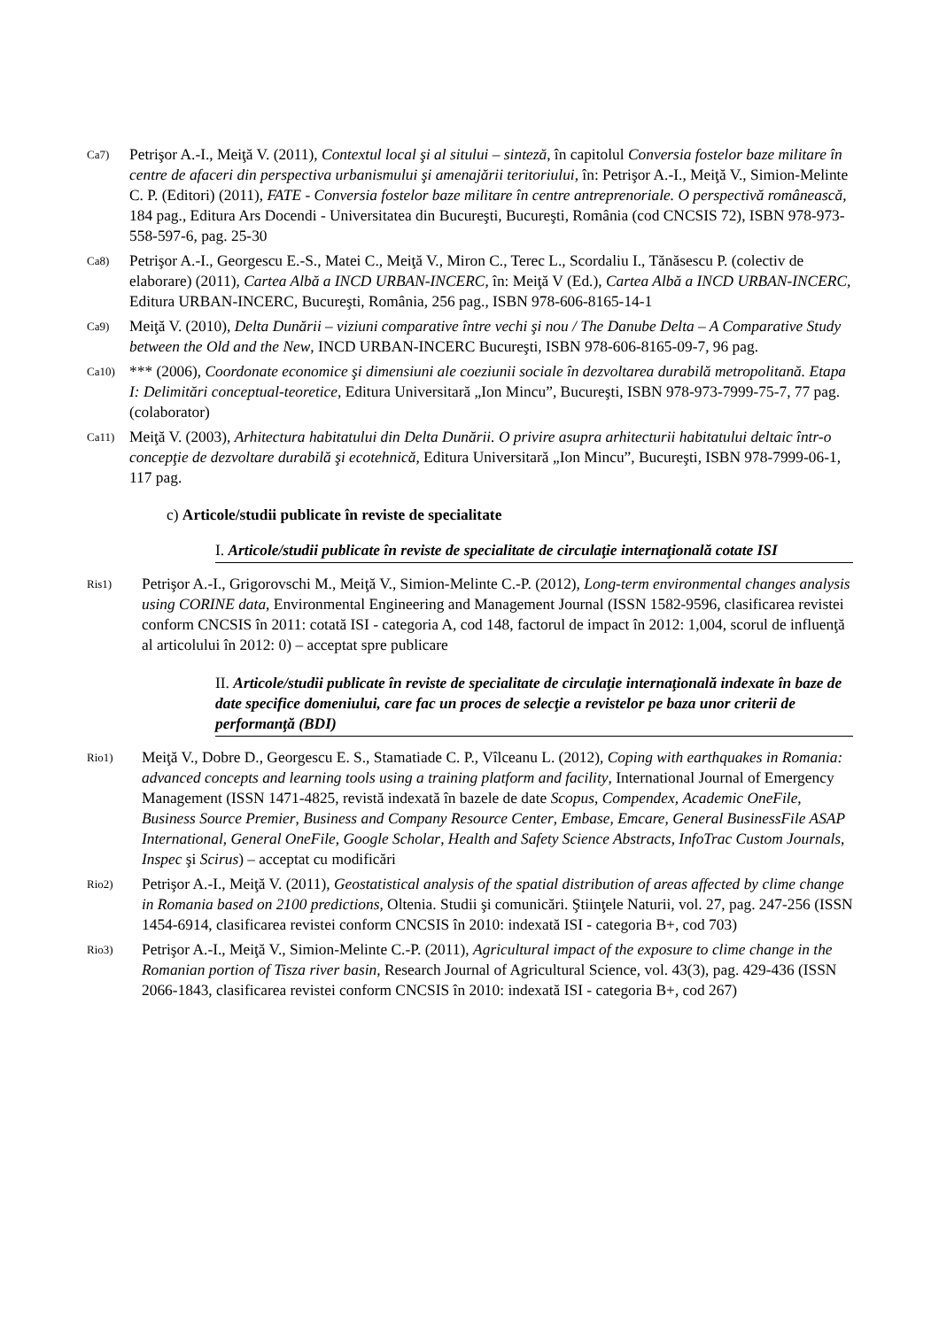Ca7) Petrişor A.-I., Meiţă V. (2011), Contextul local şi al sitului – sinteză, în capitolul Conversia fostelor baze militare în centre de afaceri din perspectiva urbanismului şi amenajării teritoriului, în: Petrişor A.-I., Meiţă V., Simion-Melinte C. P. (Editori) (2011), FATE - Conversia fostelor baze militare în centre antreprenoriale. O perspectivă românească, 184 pag., Editura Ars Docendi - Universitatea din Bucureşti, Bucureşti, România (cod CNCSIS 72), ISBN 978-973-558-597-6, pag. 25-30
Ca8) Petrişor A.-I., Georgescu E.-S., Matei C., Meiţă V., Miron C., Terec L., Scordaliu I., Tănăsescu P. (colectiv de elaborare) (2011), Cartea Albă a INCD URBAN-INCERC, în: Meiţă V (Ed.), Cartea Albă a INCD URBAN-INCERC, Editura URBAN-INCERC, Bucureşti, România, 256 pag., ISBN 978-606-8165-14-1
Ca9) Meiţă V. (2010), Delta Dunării – viziuni comparative între vechi şi nou / The Danube Delta – A Comparative Study between the Old and the New, INCD URBAN-INCERC Bucureşti, ISBN 978-606-8165-09-7, 96 pag.
Ca10) *** (2006), Coordonate economice şi dimensiuni ale coeziunii sociale în dezvoltarea durabilă metropolitană. Etapa I: Delimitări conceptual-teoretice, Editura Universitară „Ion Mincu”, Bucureşti, ISBN 978-973-7999-75-7, 77 pag. (colaborator)
Ca11) Meiţă V. (2003), Arhitectura habitatului din Delta Dunării. O privire asupra arhitecturii habitatului deltaic într-o concepţie de dezvoltare durabilă şi ecotehnică, Editura Universitară „Ion Mincu”, Bucureşti, ISBN 978-7999-06-1, 117 pag.
c) Articole/studii publicate în reviste de specialitate
I. Articole/studii publicate în reviste de specialitate de circulaţie internaţională cotate ISI
Ris1) Petrişor A.-I., Grigorovschi M., Meiţă V., Simion-Melinte C.-P. (2012), Long-term environmental changes analysis using CORINE data, Environmental Engineering and Management Journal (ISSN 1582-9596, clasificarea revistei conform CNCSIS în 2011: cotată ISI - categoria A, cod 148, factorul de impact în 2012: 1,004, scorul de influenţă al articolului în 2012: 0) – acceptat spre publicare
II. Articole/studii publicate în reviste de specialitate de circulaţie internaţională indexate în baze de date specifice domeniului, care fac un proces de selecţie a revistelor pe baza unor criterii de performanţă (BDI)
Rio1) Meiţă V., Dobre D., Georgescu E. S., Stamatiade C. P., Vîlceanu L. (2012), Coping with earthquakes in Romania: advanced concepts and learning tools using a training platform and facility, International Journal of Emergency Management (ISSN 1471-4825, revistă indexată în bazele de date Scopus, Compendex, Academic OneFile, Business Source Premier, Business and Company Resource Center, Embase, Emcare, General BusinessFile ASAP International, General OneFile, Google Scholar, Health and Safety Science Abstracts, InfoTrac Custom Journals, Inspec şi Scirus) – acceptat cu modificări
Rio2) Petrişor A.-I., Meiţă V. (2011), Geostatistical analysis of the spatial distribution of areas affected by clime change in Romania based on 2100 predictions, Oltenia. Studii şi comunicări. Ştiinţele Naturii, vol. 27, pag. 247-256 (ISSN 1454-6914, clasificarea revistei conform CNCSIS în 2010: indexată ISI - categoria B+, cod 703)
Rio3) Petrişor A.-I., Meiţă V., Simion-Melinte C.-P. (2011), Agricultural impact of the exposure to clime change in the Romanian portion of Tisza river basin, Research Journal of Agricultural Science, vol. 43(3), pag. 429-436 (ISSN 2066-1843, clasificarea revistei conform CNCSIS în 2010: indexată ISI - categoria B+, cod 267)